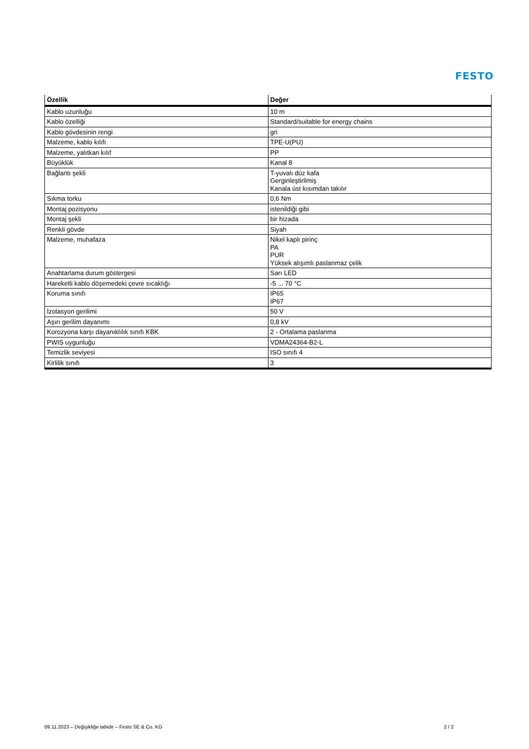FESTO
| Özellik | Değer |
| --- | --- |
| Kablo uzunluğu | 10 m |
| Kablo özelliği | Standard/suitable for energy chains |
| Kablo gövdesinin rengi | gri |
| Malzeme, kablo kılıfı | TPE-U(PU) |
| Malzeme, yalıtkan kılıf | PP |
| Büyüklük | Kanal 8 |
| Bağlantı şekli | T-yuvalı düz kafa Gerginleştirilmiş Kanala üst kısımdan takılır |
| Sıkma torku | 0,6 Nm |
| Montaj pozisyonu | istenildiği gibi |
| Montaj şekli | bir hizada |
| Renkli gövde | Siyah |
| Malzeme, muhafaza | Nikel kaplı pirinç PA PUR Yüksek alışımlı paslanmaz çelik |
| Anahtarlama durum göstergesi | Sarı LED |
| Hareketli kablo döşemedeki çevre sıcaklığı | -5 ... 70 °C |
| Koruma sınıfı | IP65 IP67 |
| İzolasyon gerilimi | 50 V |
| Aşırı gerilim dayanımı | 0,8 kV |
| Korozyona karşı dayanıklılık sınıfı KBK | 2 - Ortalama paslanma |
| PWIS uygunluğu | VDMA24364-B2-L |
| Temizlik seviyesi | ISO sınıfı 4 |
| Kirlilik sınıfı | 3 |
09.11.2023 – Değişikliğe tabidir – Festo SE & Co. KG 2 / 2